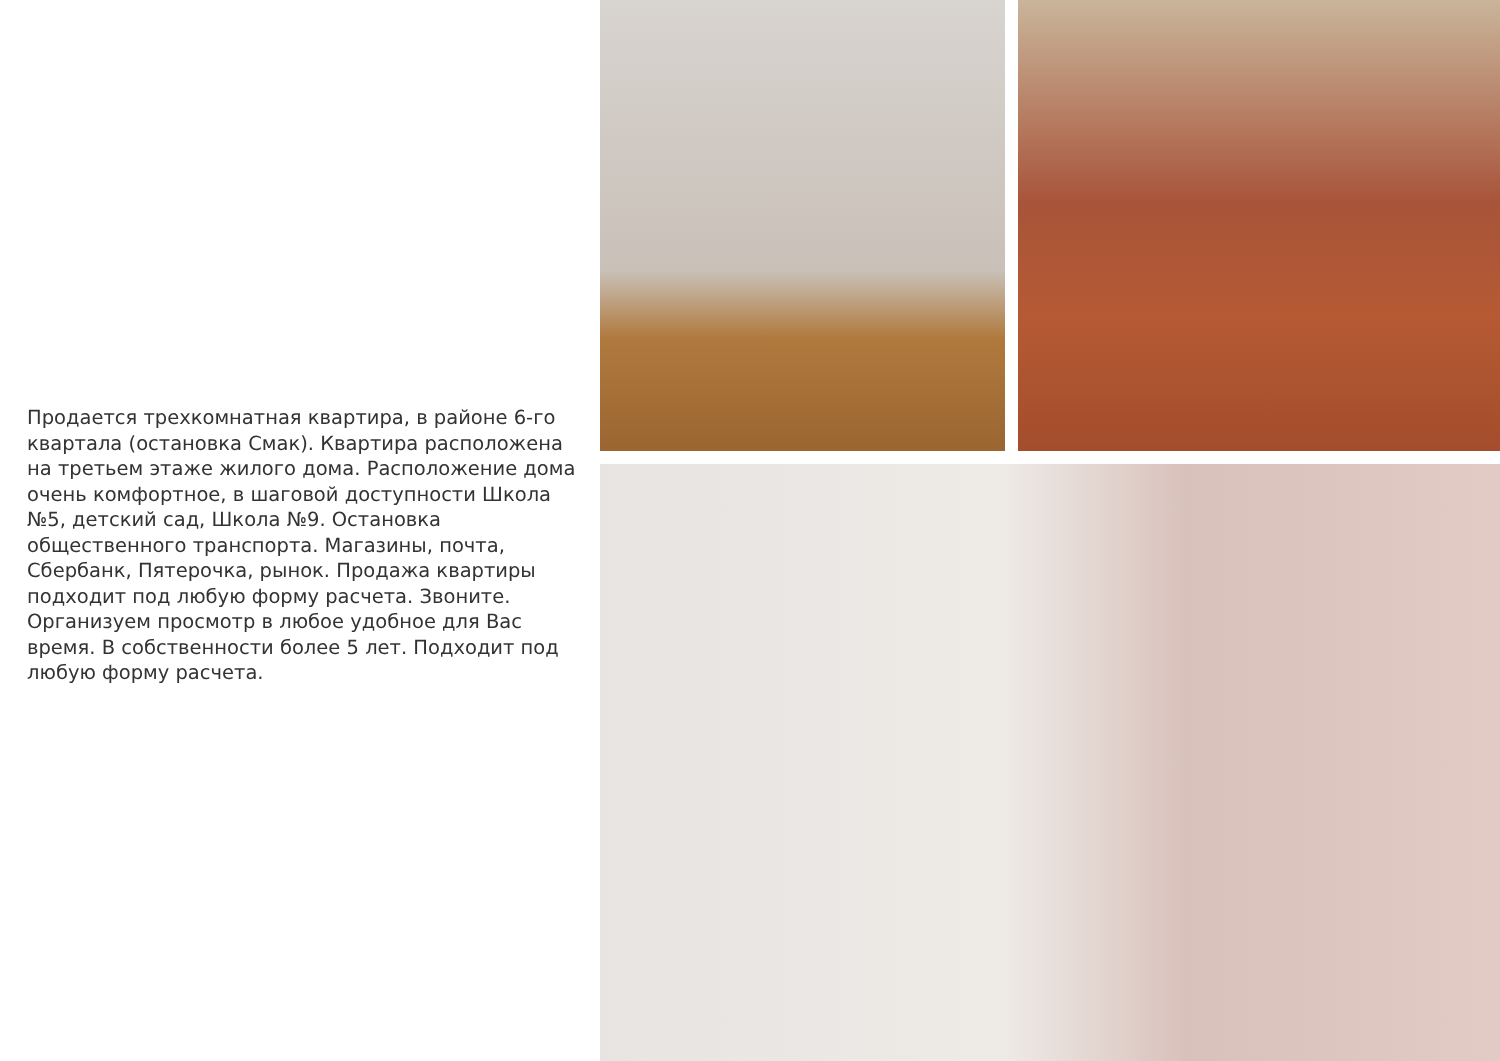Продается трехкомнатная квартира, в районе 6-го квартала (остановка Смак). Квартира расположена на третьем этаже жилого дома. Расположение дома очень комфортное, в шаговой доступности Школа №5, детский сад, Школа №9. Остановка общественного транспорта. Магазины, почта, Сбербанк, Пятерочка, рынок. Продажа квартиры подходит под любую форму расчета. Звоните. Организуем просмотр в любое удобное для Вас время. В собственности более 5 лет. Подходит под любую форму расчета.